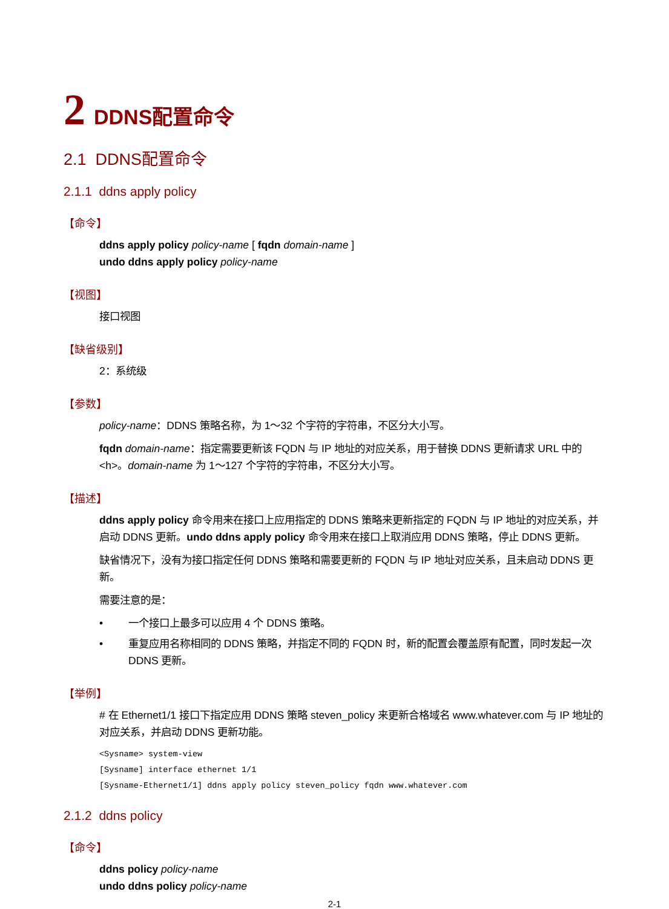2 DDNS配置命令
2.1 DDNS配置命令
2.1.1 ddns apply policy
【命令】
ddns apply policy policy-name [ fqdn domain-name ]
undo ddns apply policy policy-name
【视图】
接口视图
【缺省级别】
2：系统级
【参数】
policy-name：DDNS 策略名称，为 1～32 个字符的字符串，不区分大小写。
fqdn domain-name：指定需要更新该 FQDN 与 IP 地址的对应关系，用于替换 DDNS 更新请求 URL 中的<h>。domain-name 为 1～127 个字符的字符串，不区分大小写。
【描述】
ddns apply policy 命令用来在接口上应用指定的 DDNS 策略来更新指定的 FQDN 与 IP 地址的对应关系，并启动 DDNS 更新。undo ddns apply policy 命令用来在接口上取消应用 DDNS 策略，停止 DDNS 更新。
缺省情况下，没有为接口指定任何 DDNS 策略和需要更新的 FQDN 与 IP 地址对应关系，且未启动 DDNS 更新。
需要注意的是：
• 一个接口上最多可以应用 4 个 DDNS 策略。
• 重复应用名称相同的 DDNS 策略，并指定不同的 FQDN 时，新的配置会覆盖原有配置，同时发起一次 DDNS 更新。
【举例】
# 在 Ethernet1/1 接口下指定应用 DDNS 策略 steven_policy 来更新合格域名 www.whatever.com 与 IP 地址的对应关系，并启动 DDNS 更新功能。
<Sysname> system-view
[Sysname] interface ethernet 1/1
[Sysname-Ethernet1/1] ddns apply policy steven_policy fqdn www.whatever.com
2.1.2 ddns policy
【命令】
ddns policy policy-name
undo ddns policy policy-name
2-1